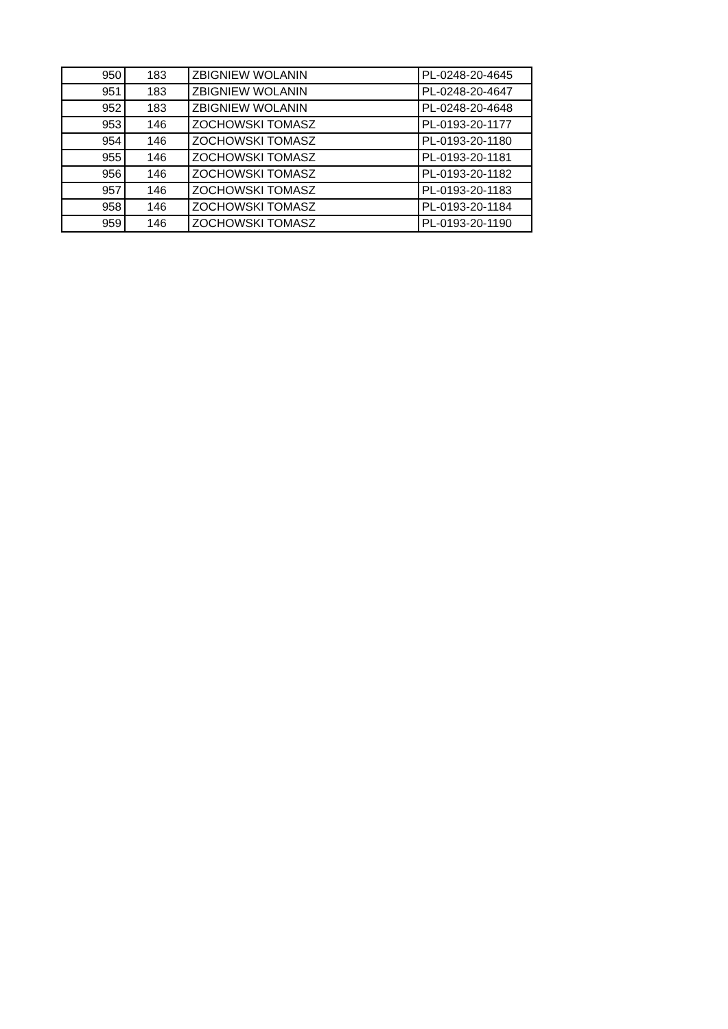| 950 | 183 | ZBIGNIEW WOLANIN | PL-0248-20-4645 |
| 951 | 183 | ZBIGNIEW WOLANIN | PL-0248-20-4647 |
| 952 | 183 | ZBIGNIEW WOLANIN | PL-0248-20-4648 |
| 953 | 146 | ZOCHOWSKI TOMASZ | PL-0193-20-1177 |
| 954 | 146 | ZOCHOWSKI TOMASZ | PL-0193-20-1180 |
| 955 | 146 | ZOCHOWSKI TOMASZ | PL-0193-20-1181 |
| 956 | 146 | ZOCHOWSKI TOMASZ | PL-0193-20-1182 |
| 957 | 146 | ZOCHOWSKI TOMASZ | PL-0193-20-1183 |
| 958 | 146 | ZOCHOWSKI TOMASZ | PL-0193-20-1184 |
| 959 | 146 | ZOCHOWSKI TOMASZ | PL-0193-20-1190 |